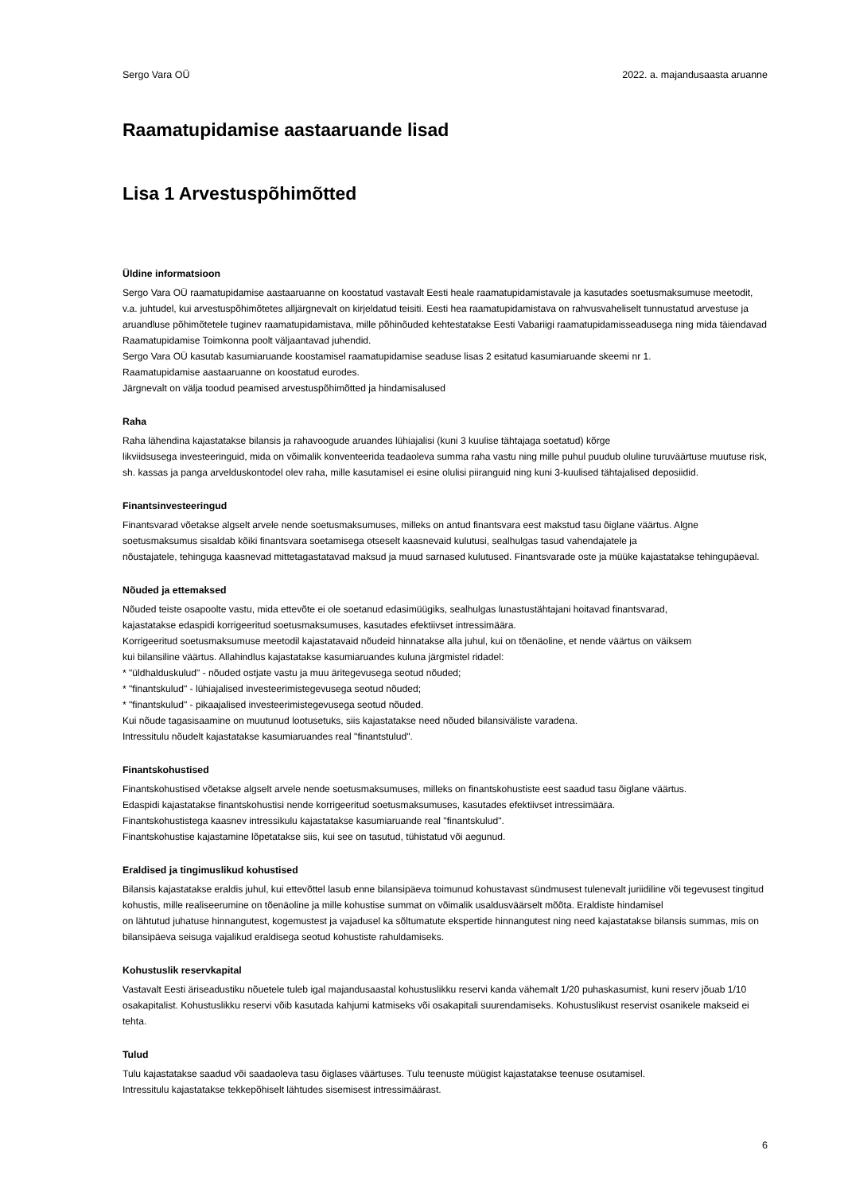Sergo Vara OÜ 2022. a. majandusaasta aruanne
Raamatupidamise aastaaruande lisad
Lisa 1 Arvestuspõhimõtted
Üldine informatsioon
Sergo Vara OÜ raamatupidamise aastaaruanne on koostatud vastavalt Eesti heale raamatupidamistavale ja kasutades soetusmaksumuse meetodit, v.a. juhtudel, kui arvestuspõhimõtetes alljärgnevalt on kirjeldatud teisiti. Eesti hea raamatupidamistava on rahvusvaheliselt tunnustatud arvestuse ja aruandluse põhimõtetele tuginev raamatupidamistava, mille põhinõuded kehtestatakse Eesti Vabariigi raamatupidamisseadusega ning mida täiendavad Raamatupidamise Toimkonna poolt väljaantavad juhendid.
Sergo Vara OÜ kasutab kasumiaruande koostamisel raamatupidamise seaduse lisas 2 esitatud kasumiaruande skeemi nr 1.
Raamatupidamise aastaaruanne on koostatud eurodes.
Järgnevalt on välja toodud peamised arvestuspõhimõtted ja hindamisalused
Raha
Raha lähendina kajastatakse bilansis ja rahavoogude aruandes lühiajalisi (kuni 3 kuulise tähtajaga soetatud) kõrge
likviidsusega investeeringuid, mida on võimalik konventeerida teadaoleva summa raha vastu ning mille puhul puudub oluline turuväärtuse muutuse risk, sh. kassas ja panga arvelduskontodel olev raha, mille kasutamisel ei esine olulisi piiranguid ning kuni 3-kuulised tähtajalised deposiidid.
Finantsinvesteeringud
Finantsvarad võetakse algselt arvele nende soetusmaksumuses, milleks on antud finantsvara eest makstud tasu õiglane väärtus. Algne soetusmaksumus sisaldab kõiki finantsvara soetamisega otseselt kaasnevaid kulutusi, sealhulgas tasud vahendajatele ja
nõustajatele, tehinguga kaasnevad mittetagastatavad maksud ja muud sarnased kulutused. Finantsvarade oste ja müüke kajastatakse tehingupäeval.
Nõuded ja ettemaksed
Nõuded teiste osapoolte vastu, mida ettevõte ei ole soetanud edasimüügiks, sealhulgas lunastustähtajani hoitavad finantsvarad,
kajastatakse edaspidi korrigeeritud soetusmaksumuses, kasutades efektiivset intressimäära.
Korrigeeritud soetusmaksumuse meetodil kajastatavaid nõudeid hinnatakse alla juhul, kui on tõenäoline, et nende väärtus on väiksem
kui bilansiline väärtus. Allahindlus kajastatakse kasumiaruandes kuluna järgmistel ridadel:
* "üldhalduskulud" - nõuded ostjate vastu ja muu äritegevusega seotud nõuded;
* "finantskulud" - lühiajalised investeerimistegevusega seotud nõuded;
* "finantskulud" - pikaajalised investeerimistegevusega seotud nõuded.
Kui nõude tagasisaamine on muutunud lootusetuks, siis kajastatakse need nõuded bilansiväliste varadena.
Intressitulu nõudelt kajastatakse kasumiaruandes real "finantstulud".
Finantskohustised
Finantskohustised võetakse algselt arvele nende soetusmaksumuses, milleks on finantskohustiste eest saadud tasu õiglane väärtus.
Edaspidi kajastatakse finantskohustisi nende korrigeeritud soetusmaksumuses, kasutades efektiivset intressimäära.
Finantskohustistega kaasnev intressikulu kajastatakse kasumiaruande real "finantskulud".
Finantskohustise kajastamine lõpetatakse siis, kui see on tasutud, tühistatud või aegunud.
Eraldised ja tingimuslikud kohustised
Bilansis kajastatakse eraldis juhul, kui ettevõttel lasub enne bilansipäeva toimunud kohustavast sündmusest tulenevalt juriidiline või tegevusest tingitud kohustis, mille realiseerumine on tõenäoline ja mille kohustise summat on võimalik usaldusväärselt mõõta. Eraldiste hindamisel
on lähtutud juhatuse hinnangutest, kogemustest ja vajadusel ka sõltumatute ekspertide hinnangutest ning need kajastatakse bilansis summas, mis on bilansipäeva seisuga vajalikud eraldisega seotud kohustiste rahuldamiseks.
Kohustuslik reservkapital
Vastavalt Eesti äriseadustiku nõuetele tuleb igal majandusaastal kohustuslikku reservi kanda vähemalt 1/20 puhaskasumist, kuni reserv jõuab 1/10 osakapitalist. Kohustuslikku reservi võib kasutada kahjumi katmiseks või osakapitali suurendamiseks. Kohustuslikust reservist osanikele makseid ei tehta.
Tulud
Tulu kajastatakse saadud või saadaoleva tasu õiglases väärtuses. Tulu teenuste müügist kajastatakse teenuse osutamisel.
Intressitulu kajastatakse tekkepõhiselt lähtudes sisemisest intressimäärast.
6